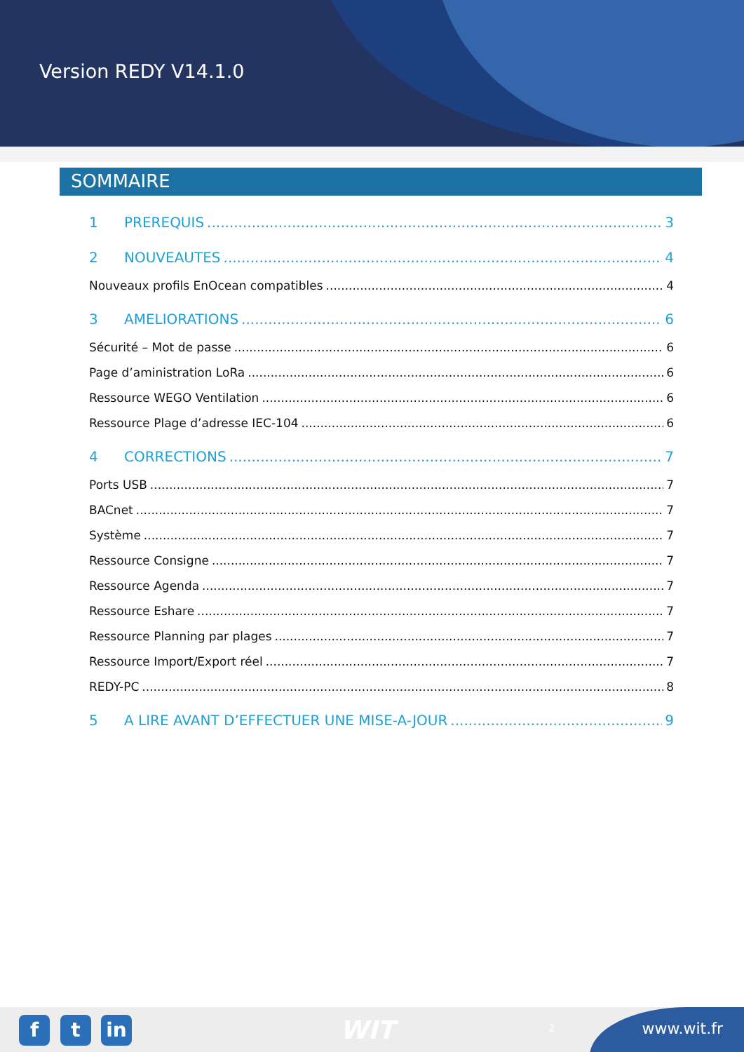Version REDY V14.1.0
SOMMAIRE
1 PREREQUIS 3
2 NOUVEAUTES 4
Nouveaux profils EnOcean compatibles 4
3 AMELIORATIONS 6
Sécurité – Mot de passe 6
Page d’aministration LoRa 6
Ressource WEGO Ventilation 6
Ressource Plage d’adresse IEC-104 6
4 CORRECTIONS 7
Ports USB 7
BACnet 7
Système 7
Ressource Consigne 7
Ressource Agenda 7
Ressource Eshare 7
Ressource Planning par plages 7
Ressource Import/Export réel 7
REDY-PC 8
5 A LIRE AVANT D’EFFECTUER UNE MISE-A-JOUR 9
f t in WIT 2 www.wit.fr